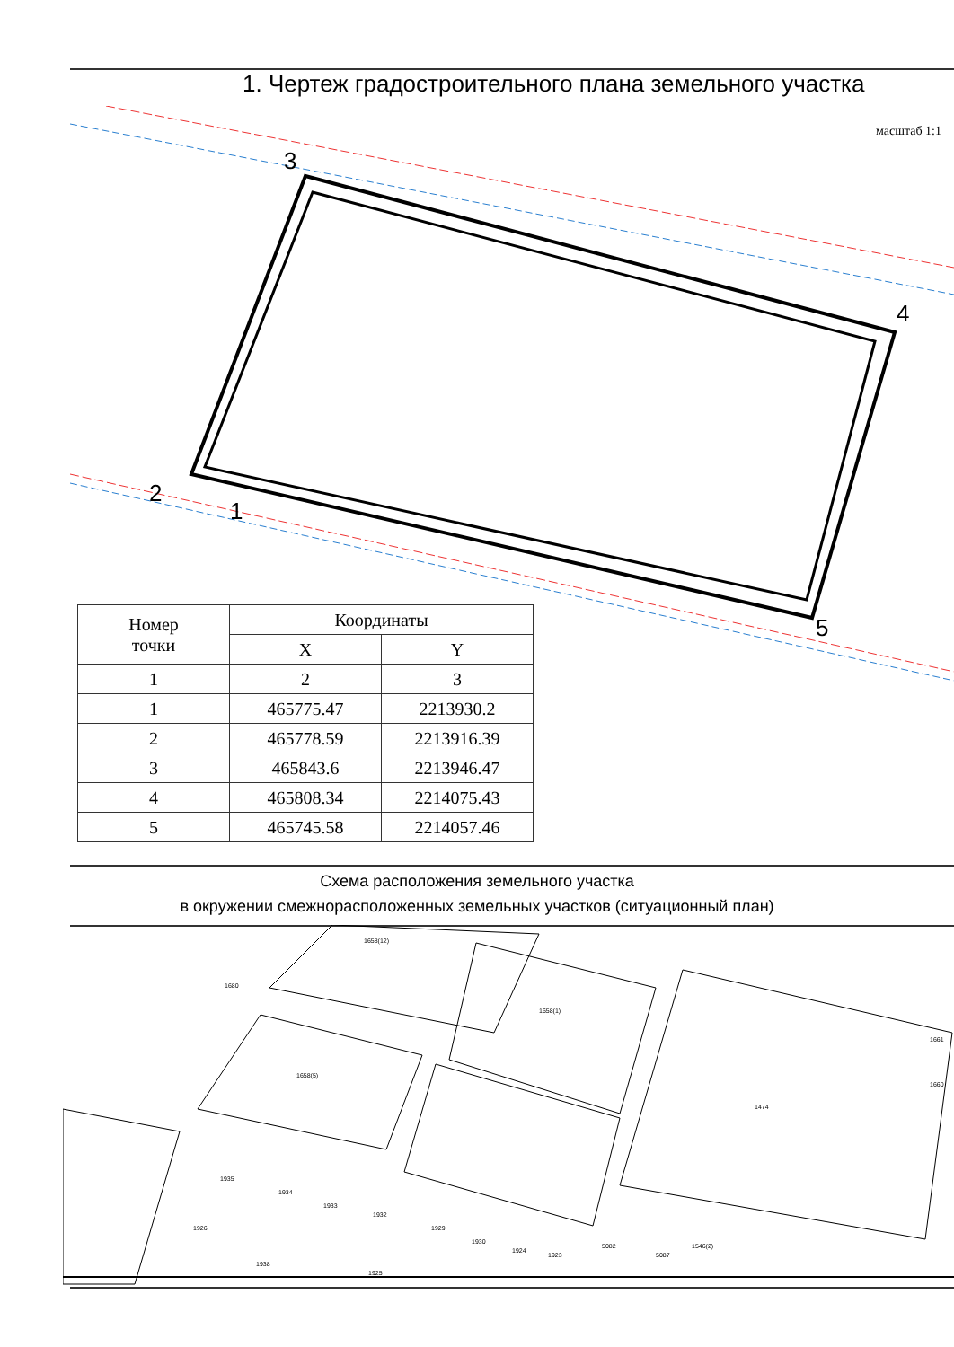1. Чертеж градостроительного плана земельного участка
масштаб 1:1
3
4
5
2
1
| Номер точки | Координаты | |
| --- | --- | --- |
| | X | Y |
| 1 | 2 | 3 |
| 1 | 465775.47 | 2213930.2 |
| 2 | 465778.59 | 2213916.39 |
| 3 | 465843.6 | 2213946.47 |
| 4 | 465808.34 | 2214075.43 |
| 5 | 465745.58 | 2214057.46 |
Схема расположения земельного участка
в окружении смежнорасположенных земельных участков (ситуационный план)
1658(12)
1658(1)
1658(5)
1474
1680
1935
1934
1933
1932
1929
1930
1924
1923
5082
5087
1546(2)
1926
1938
1925
1661
1660